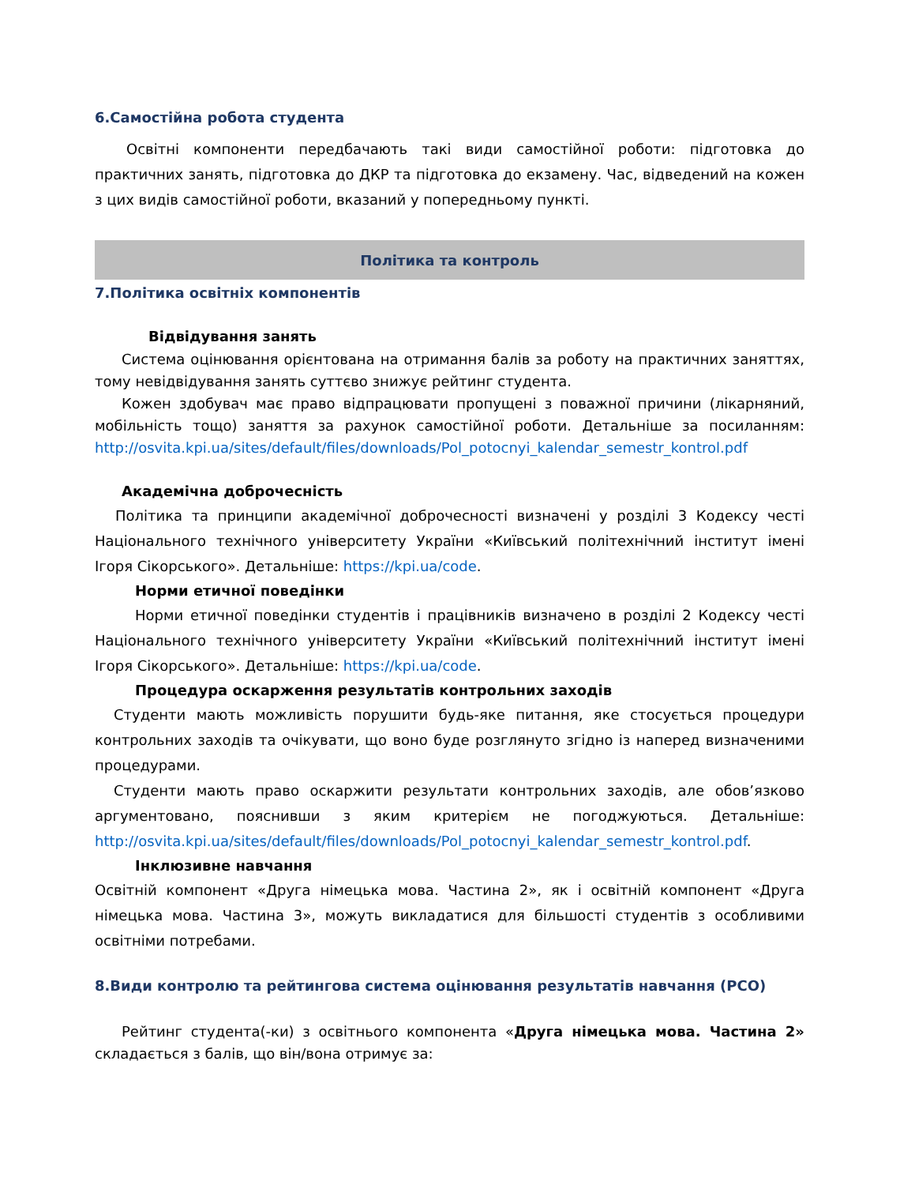6.Самостійна робота студента
Освітні компоненти передбачають такі види самостійної роботи: підготовка до практичних занять, підготовка до ДКР та підготовка до екзамену. Час, відведений на кожен з цих видів самостійної роботи, вказаний у попередньому пункті.
Політика та контроль
7.Політика освітніх компонентів
Відвідування занять
Система оцінювання орієнтована на отримання балів за роботу на практичних заняттях, тому невідвідування занять суттєво знижує рейтинг студента.
Кожен здобувач має право відпрацювати пропущені з поважної причини (лікарняний, мобільність тощо) заняття за рахунок самостійної роботи. Детальніше за посиланням: http://osvita.kpi.ua/sites/default/files/downloads/Pol_potocnyi_kalendar_semestr_kontrol.pdf
Академічна доброчесність
Політика та принципи академічної доброчесності визначені у розділі 3 Кодексу честі Національного технічного університету України «Київський політехнічний інститут імені Ігоря Сікорського». Детальніше: https://kpi.ua/code.
Норми етичної поведінки
Норми етичної поведінки студентів і працівників визначено в розділі 2 Кодексу честі Національного технічного університету України «Київський політехнічний інститут імені Ігоря Сікорського». Детальніше: https://kpi.ua/code.
Процедура оскарження результатів контрольних заходів
Студенти мають можливість порушити будь-яке питання, яке стосується процедури контрольних заходів та очікувати, що воно буде розглянуто згідно із наперед визначеними процедурами.
Студенти мають право оскаржити результати контрольних заходів, але обов’язково аргументовано, пояснивши з яким критерієм не погоджуються. Детальніше: http://osvita.kpi.ua/sites/default/files/downloads/Pol_potocnyi_kalendar_semestr_kontrol.pdf.
Інклюзивне навчання
Освітній компонент «Друга німецька мова. Частина 2», як і освітній компонент «Друга німецька мова. Частина 3», можуть викладатися для більшості студентів з особливими освітніми потребами.
8.Види контролю та рейтингова система оцінювання результатів навчання (РСО)
Рейтинг студента(-ки) з освітнього компонента «Друга німецька мова. Частина 2» складається з балів, що він/вона отримує за: